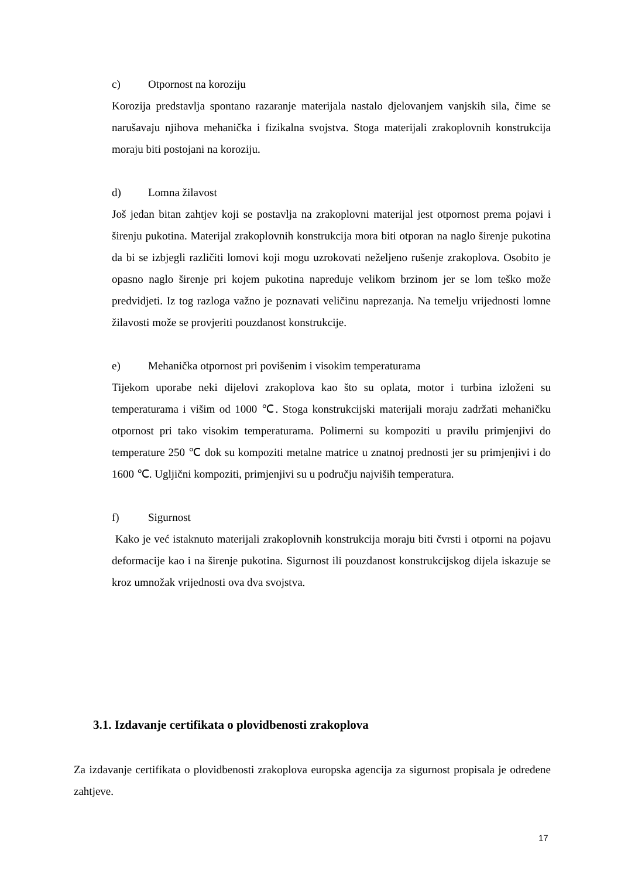c) Otpornost na koroziju
Korozija predstavlja spontano razaranje materijala nastalo djelovanjem vanjskih sila, čime se narušavaju njihova mehanička i fizikalna svojstva. Stoga materijali zrakoplovnih konstrukcija moraju biti postojani na koroziju.
d) Lomna žilavost
Još jedan bitan zahtjev koji se postavlja na zrakoplovni materijal jest otpornost prema pojavi i širenju pukotina. Materijal zrakoplovnih konstrukcija mora biti otporan na naglo širenje pukotina da bi se izbjegli različiti lomovi koji mogu uzrokovati neželjeno rušenje zrakoplova. Osobito je opasno naglo širenje pri kojem pukotina napreduje velikom brzinom jer se lom teško može predvidjeti. Iz tog razloga važno je poznavati veličinu naprezanja. Na temelju vrijednosti lomne žilavosti može se provjeriti pouzdanost konstrukcije.
e) Mehanička otpornost pri povišenim i visokim temperaturama
Tijekom uporabe neki dijelovi zrakoplova kao što su oplata, motor i turbina izloženi su temperaturama i višim od 1000 ℃. Stoga konstrukcijski materijali moraju zadržati mehaničku otpornost pri tako visokim temperaturama. Polimerni su kompoziti u pravilu primjenjivi do temperature 250 ℃ dok su kompoziti metalne matrice u znatnoj prednosti jer su primjenjivi i do 1600 ℃. Ugljični kompoziti, primjenjivi su u području najviših temperatura.
f) Sigurnost
Kako je već istaknuto materijali zrakoplovnih konstrukcija moraju biti čvrsti i otporni na pojavu deformacije kao i na širenje pukotina. Sigurnost ili pouzdanost konstrukcijskog dijela iskazuje se kroz umnožak vrijednosti ova dva svojstva.
3.1. Izdavanje certifikata o plovidbenosti zrakoplova
Za izdavanje certifikata o plovidbenosti zrakoplova europska agencija za sigurnost propisala je određene zahtjeve.
17